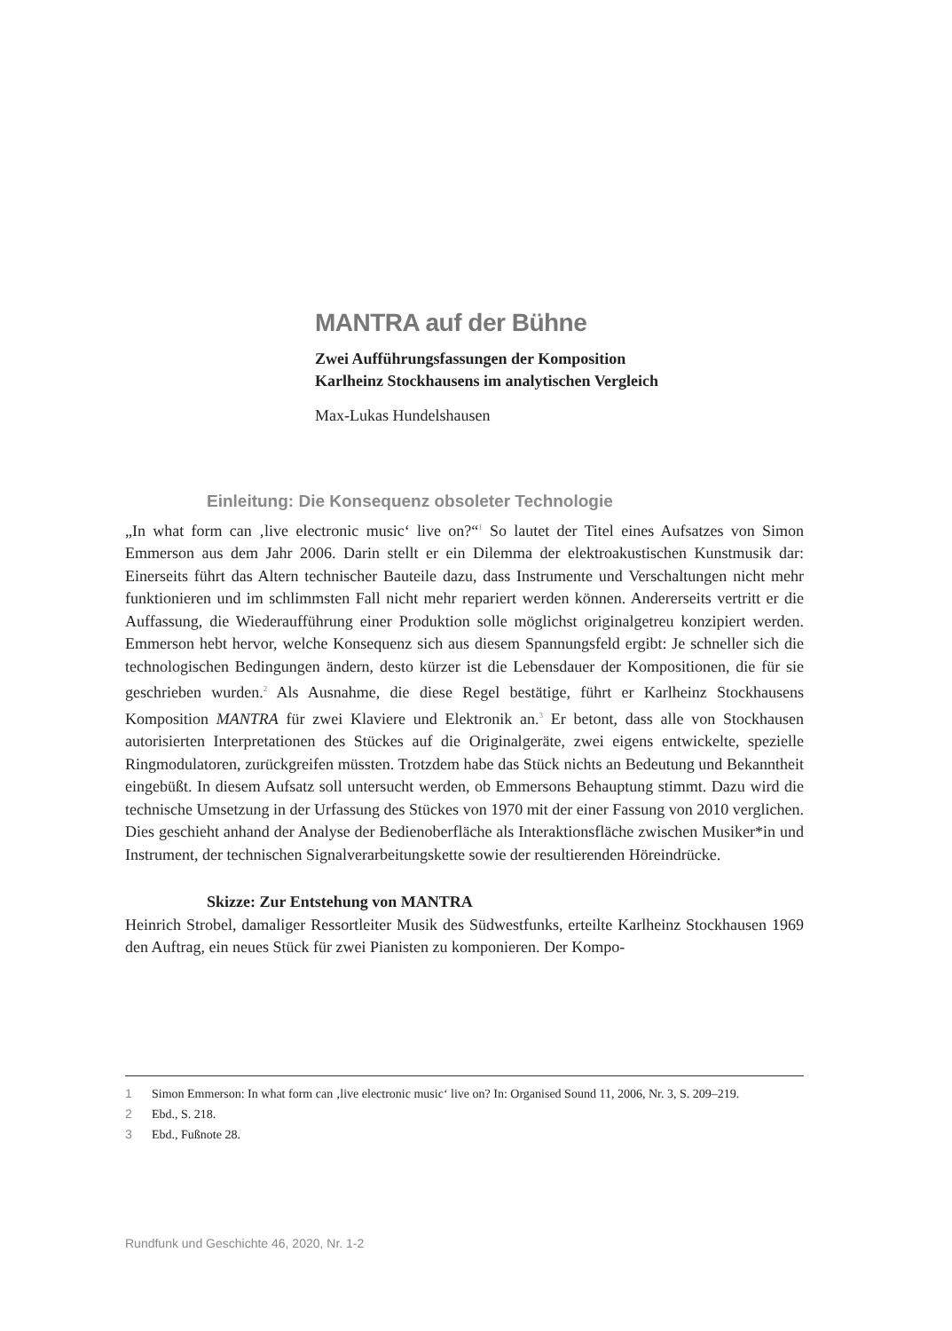MANTRA auf der Bühne
Zwei Aufführungsfassungen der Komposition
Karlheinz Stockhausens im analytischen Vergleich
Max-Lukas Hundelshausen
Einleitung: Die Konsequenz obsoleter Technologie
„In what form can ‚live electronic music‘ live on?“<sup>1</sup> So lautet der Titel eines Aufsatzes von Simon Emmerson aus dem Jahr 2006. Darin stellt er ein Dilemma der elektroakustischen Kunstmusik dar: Einerseits führt das Altern technischer Bauteile dazu, dass Instrumente und Verschaltungen nicht mehr funktionieren und im schlimmsten Fall nicht mehr repariert werden können. Andererseits vertritt er die Auffassung, die Wiederaufführung einer Produktion solle möglichst originalgetreu konzipiert werden. Emmerson hebt hervor, welche Konsequenz sich aus diesem Spannungsfeld ergibt: Je schneller sich die technologischen Bedingungen ändern, desto kürzer ist die Lebensdauer der Kompositionen, die für sie geschrieben wurden.<sup>2</sup> Als Ausnahme, die diese Regel bestätige, führt er Karlheinz Stockhausens Komposition MANTRA für zwei Klaviere und Elektronik an.<sup>3</sup> Er betont, dass alle von Stockhausen autorisierten Interpretationen des Stückes auf die Originalgeräte, zwei eigens entwickelte, spezielle Ringmodulatoren, zurückgreifen müssten. Trotzdem habe das Stück nichts an Bedeutung und Bekanntheit eingebüßt. In diesem Aufsatz soll untersucht werden, ob Emmersons Behauptung stimmt. Dazu wird die technische Umsetzung in der Urfassung des Stückes von 1970 mit der einer Fassung von 2010 verglichen. Dies geschieht anhand der Analyse der Bedienoberfläche als Interaktionsfläche zwischen Musiker*in und Instrument, der technischen Signalverarbeitungskette sowie der resultierenden Höreindrücke.
Skizze: Zur Entstehung von MANTRA
Heinrich Strobel, damaliger Ressortleiter Musik des Südwestfunks, erteilte Karlheinz Stockhausen 1969 den Auftrag, ein neues Stück für zwei Pianisten zu komponieren. Der Kompo-
1 Simon Emmerson: In what form can ‚live electronic music‘ live on? In: Organised Sound 11, 2006, Nr. 3, S. 209–219.
2 Ebd., S. 218.
3 Ebd., Fußnote 28.
Rundfunk und Geschichte 46, 2020, Nr. 1-2